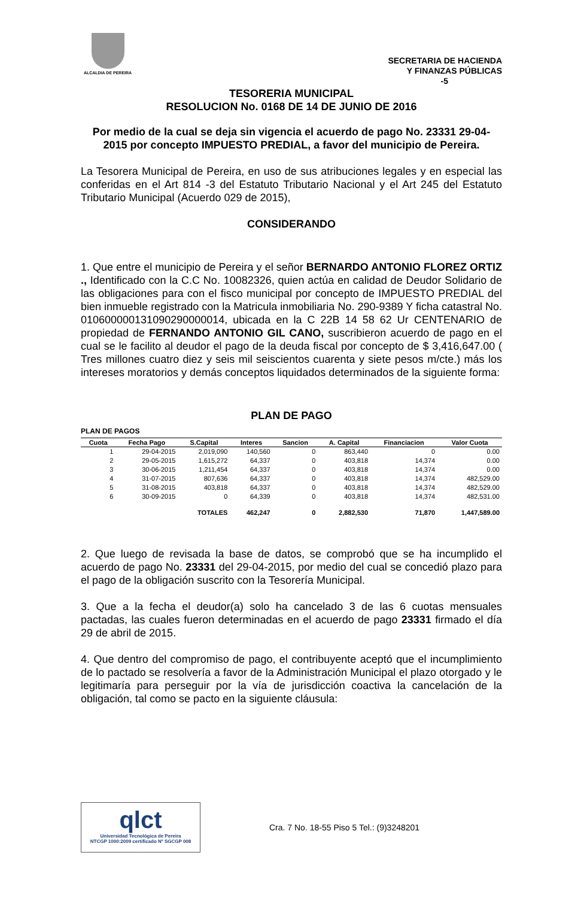ALCALDIA DE PEREIRA
SECRETARIA DE HACIENDA
Y FINANZAS PÚBLICAS
-5
TESORERIA MUNICIPAL
RESOLUCION No. 0168 DE 14 DE JUNIO DE 2016
Por medio de la cual se deja sin vigencia el acuerdo de pago No. 23331 29-04-2015 por concepto IMPUESTO PREDIAL, a favor del municipio de Pereira.
La Tesorera Municipal de Pereira, en uso de sus atribuciones legales y en especial las conferidas en el Art 814 -3 del Estatuto Tributario Nacional y el Art 245 del Estatuto Tributario Municipal (Acuerdo 029 de 2015),
CONSIDERANDO
1. Que entre el municipio de Pereira y el señor BERNARDO ANTONIO FLOREZ ORTIZ ., Identificado con la C.C No. 10082326, quien actúa en calidad de Deudor Solidario de las obligaciones para con el fisco municipal por concepto de IMPUESTO PREDIAL del bien inmueble registrado con la Matricula inmobiliaria No. 290-9389 Y ficha catastral No. 010600000131090290000014, ubicada en la C 22B 14 58 62 Ur CENTENARIO de propiedad de FERNANDO ANTONIO GIL CANO, suscribieron acuerdo de pago en el cual se le facilito al deudor el pago de la deuda fiscal por concepto de $ 3,416,647.00 ( Tres millones cuatro diez y seis mil seiscientos cuarenta y siete pesos m/cte.) más los intereses moratorios y demás conceptos liquidados determinados de la siguiente forma:
PLAN DE PAGO
PLAN DE PAGOS
| Cuota | Fecha Pago | S.Capital | Interes | Sancion | A. Capital | Financiacion | Valor Cuota |
| --- | --- | --- | --- | --- | --- | --- | --- |
| 1 | 29-04-2015 | 2,019,090 | 140,560 | 0 | 863,440 | 0 | 0.00 |
| 2 | 29-05-2015 | 1,615,272 | 64,337 | 0 | 403,818 | 14,374 | 0.00 |
| 3 | 30-06-2015 | 1,211,454 | 64,337 | 0 | 403,818 | 14,374 | 0.00 |
| 4 | 31-07-2015 | 807,636 | 64,337 | 0 | 403,818 | 14,374 | 482,529.00 |
| 5 | 31-08-2015 | 403,818 | 64,337 | 0 | 403,818 | 14,374 | 482,529.00 |
| 6 | 30-09-2015 | 0 | 64,339 | 0 | 403,818 | 14,374 | 482,531.00 |
| | | TOTALES | 462,247 | 0 | 2,882,530 | 71,870 | 1,447,589.00 |
2. Que luego de revisada la base de datos, se comprobó que se ha incumplido el acuerdo de pago No. 23331 del 29-04-2015, por medio del cual se concedió plazo para el pago de la obligación suscrito con la Tesorería Municipal.
3. Que a la fecha el deudor(a) solo ha cancelado 3 de las 6 cuotas mensuales pactadas, las cuales fueron determinadas en el acuerdo de pago 23331 firmado el día 29 de abril de 2015.
4. Que dentro del compromiso de pago, el contribuyente aceptó que el incumplimiento de lo pactado se resolvería a favor de la Administración Municipal el plazo otorgado y le legitimaría para perseguir por la vía de jurisdicción coactiva la cancelación de la obligación, tal como se pacto en la siguiente cláusula:
qlct
Universidad Tecnológica de Pereira
NTCGP 1000:2009 certificado Nº SGCGP 008
Cra. 7 No. 18-55 Piso 5 Tel.: (9)3248201